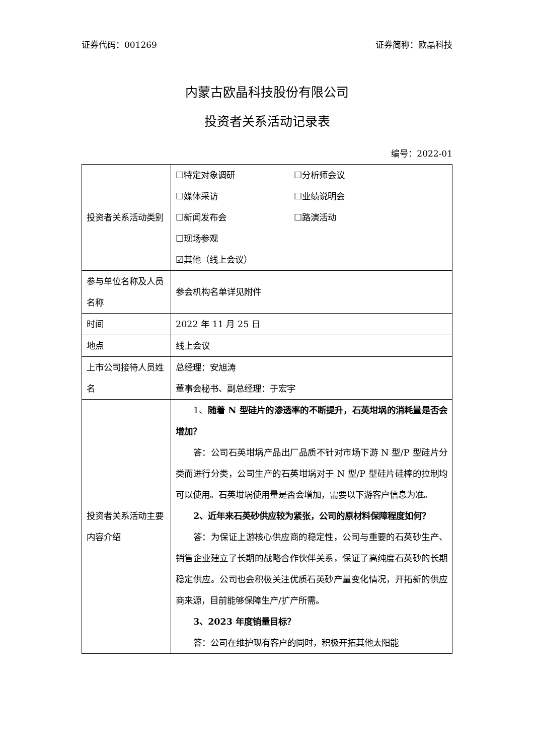证券代码：001269 证券简称：欧晶科技
内蒙古欧晶科技股份有限公司
投资者关系活动记录表
编号：2022-01
| 投资者关系活动类别 | ☐特定对象调研 ☐分析师会议 ☐媒体采访 ☐业绩说明会 ☐新闻发布会 ☐路演活动 ☐现场参观 ☑其他（线上会议） |
| 参与单位名称及人员名称 | 参会机构名单详见附件 |
| 时间 | 2022 年 11 月 25 日 |
| 地点 | 线上会议 |
| 上市公司接待人员姓名 | 总经理：安旭涛 董事会秘书、副总经理：于宏宇 |
| 投资者关系活动主要内容介绍 | 1、 随着 N 型硅片的渗透率的不断提升，石英坩埚的消耗量是否会增加？ 答：公司石英坩埚产品出厂品质不针对市场下游 N 型/P 型硅片分类而进行分类，公司生产的石英坩埚对于 N 型/P 型硅片硅棒的拉制均可以使用。石英坩埚使用量是否会增加，需要以下游客户信息为准。 2、近年来石英砂供应较为紧张，公司的原材料保障程度如何？ 答：为保证上游核心供应商的稳定性，公司与重要的石英砂生产、销售企业建立了长期的战略合作伙伴关系，保证了高纯度石英砂的长期稳定供应。公司也会积极关注优质石英砂产量变化情况，开拓新的供应商来源，目前能够保障生产/扩产所需。 3、2023 年度销量目标？ 答：公司在维护现有客户的同时，积极开拓其他太阳能 |